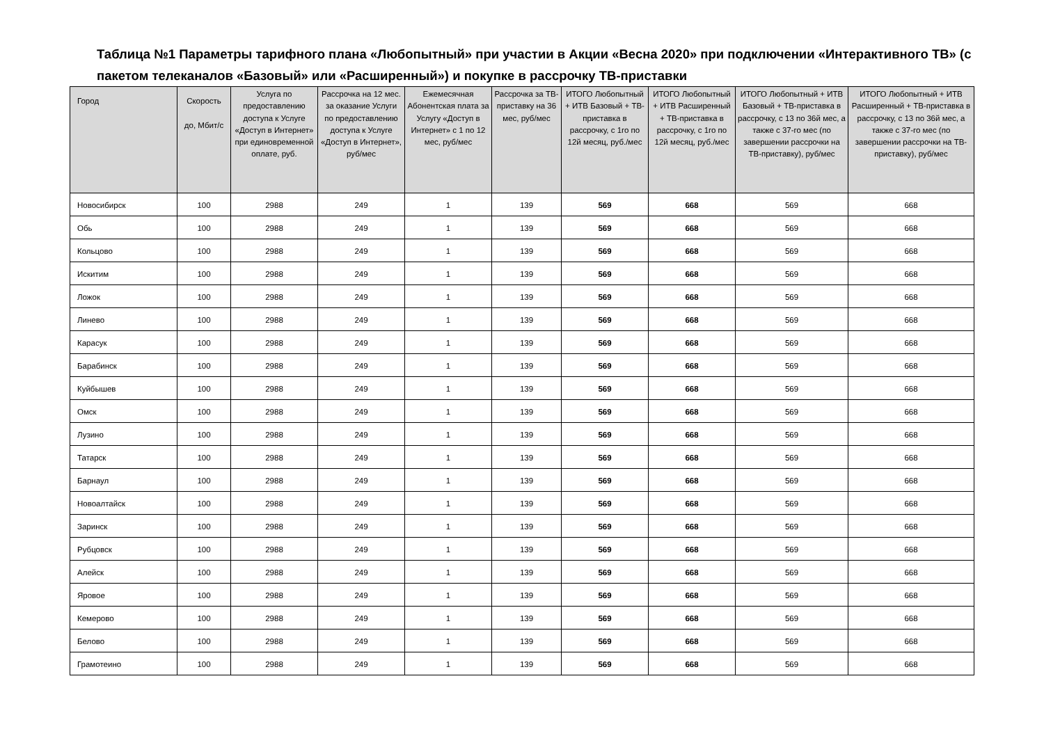Таблица №1 Параметры тарифного плана «Любопытный» при участии в Акции «Весна 2020» при подключении «Интерактивного ТВ» (с пакетом телеканалов «Базовый» или «Расширенный») и покупке в рассрочку ТВ-приставки
| Город | Скорость до, Мбит/с | Услуга по предоставлению доступа к Услуге «Доступ в Интернет» при единовременной оплате, руб. | Рассрочка на 12 мес. за оказание Услуги по предоставлению доступа к Услуге «Доступ в Интернет», руб/мес | Ежемесячная Абонентская плата за Услугу «Доступ в Интернет» с 1 по 12 мес, руб/мес | Рассрочка за ТВ-приставку на 36 мес, руб/мес | ИТОГО Любопытный + ИТВ Базовый + ТВ-приставка в рассрочку, с 1го по 12й месяц, руб./мес | ИТОГО Любопытный + ИТВ Расширенный + ТВ-приставка в рассрочку, с 1го по 12й месяц, руб./мес | ИТОГО Любопытный + ИТВ Базовый + ТВ-приставка в рассрочку, с 13 по 36й мес, а также с 37-го мес (по завершении рассрочки на ТВ-приставку), руб/мес | ИТОГО Любопытный + ИТВ Расширенный + ТВ-приставка в рассрочку, с 13 по 36й мес, а также с 37-го мес (по завершении рассрочки на ТВ-приставку), руб/мес |
| --- | --- | --- | --- | --- | --- | --- | --- | --- | --- |
| Новосибирск | 100 | 2988 | 249 | 1 | 139 | 569 | 668 | 569 | 668 |
| Обь | 100 | 2988 | 249 | 1 | 139 | 569 | 668 | 569 | 668 |
| Кольцово | 100 | 2988 | 249 | 1 | 139 | 569 | 668 | 569 | 668 |
| Искитим | 100 | 2988 | 249 | 1 | 139 | 569 | 668 | 569 | 668 |
| Ложок | 100 | 2988 | 249 | 1 | 139 | 569 | 668 | 569 | 668 |
| Линево | 100 | 2988 | 249 | 1 | 139 | 569 | 668 | 569 | 668 |
| Карасук | 100 | 2988 | 249 | 1 | 139 | 569 | 668 | 569 | 668 |
| Барабинск | 100 | 2988 | 249 | 1 | 139 | 569 | 668 | 569 | 668 |
| Куйбышев | 100 | 2988 | 249 | 1 | 139 | 569 | 668 | 569 | 668 |
| Омск | 100 | 2988 | 249 | 1 | 139 | 569 | 668 | 569 | 668 |
| Лузино | 100 | 2988 | 249 | 1 | 139 | 569 | 668 | 569 | 668 |
| Татарск | 100 | 2988 | 249 | 1 | 139 | 569 | 668 | 569 | 668 |
| Барнаул | 100 | 2988 | 249 | 1 | 139 | 569 | 668 | 569 | 668 |
| Новоалтайск | 100 | 2988 | 249 | 1 | 139 | 569 | 668 | 569 | 668 |
| Заринск | 100 | 2988 | 249 | 1 | 139 | 569 | 668 | 569 | 668 |
| Рубцовск | 100 | 2988 | 249 | 1 | 139 | 569 | 668 | 569 | 668 |
| Алейск | 100 | 2988 | 249 | 1 | 139 | 569 | 668 | 569 | 668 |
| Яровое | 100 | 2988 | 249 | 1 | 139 | 569 | 668 | 569 | 668 |
| Кемерово | 100 | 2988 | 249 | 1 | 139 | 569 | 668 | 569 | 668 |
| Белово | 100 | 2988 | 249 | 1 | 139 | 569 | 668 | 569 | 668 |
| Грамотеино | 100 | 2988 | 249 | 1 | 139 | 569 | 668 | 569 | 668 |